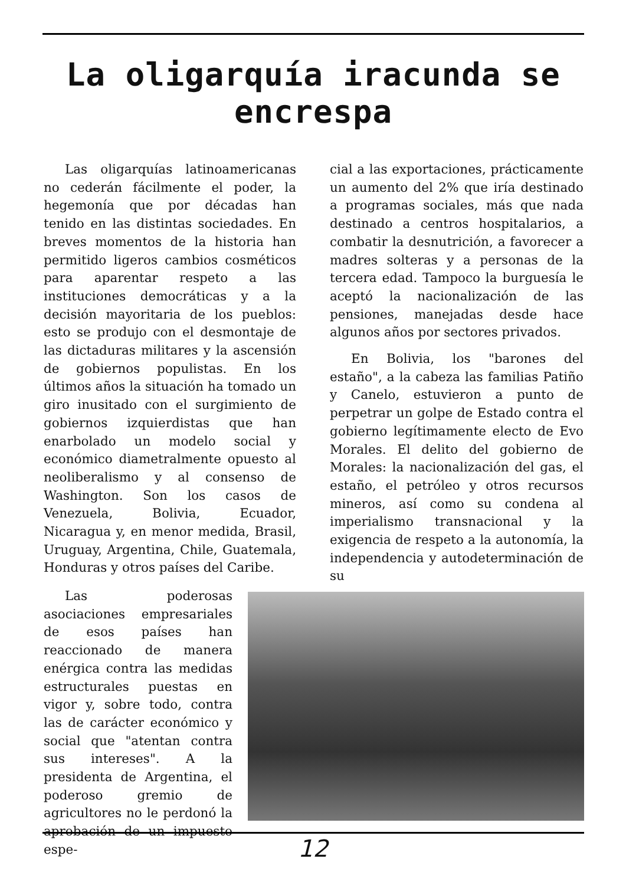La oligarquía iracunda se encrespa
Las oligarquías latinoamericanas no cederán fácilmente el poder, la hegemonía que por décadas han tenido en las distintas sociedades. En breves momentos de la historia han permitido ligeros cambios cosméticos para aparentar respeto a las instituciones democráticas y a la decisión mayoritaria de los pueblos: esto se produjo con el desmontaje de las dictaduras militares y la ascensión de gobiernos populistas. En los últimos años la situación ha tomado un giro inusitado con el surgimiento de gobiernos izquierdistas que han enarbolado un modelo social y económico diametralmente opuesto al neoliberalismo y al consenso de Washington. Son los casos de Venezuela, Bolivia, Ecuador, Nicaragua y, en menor medida, Brasil, Uruguay, Argentina, Chile, Guatemala, Honduras y otros países del Caribe.
Las poderosas asociaciones empresariales de esos países han reaccionado de manera enérgica contra las medidas estructurales puestas en vigor y, sobre todo, contra las de carácter económico y social que "atentan contra sus intereses". A la presidenta de Argentina, el poderoso gremio de agricultores no le perdonó la aprobación de un impuesto espe-
cial a las exportaciones, prácticamente un aumento del 2% que iría destinado a programas sociales, más que nada destinado a centros hospitalarios, a combatir la desnutrición, a favorecer a madres solteras y a personas de la tercera edad. Tampoco la burguesía le aceptó la nacionalización de las pensiones, manejadas desde hace algunos años por sectores privados.
En Bolivia, los "barones del estaño", a la cabeza las familias Patiño y Canelo, estuvieron a punto de perpetrar un golpe de Estado contra el gobierno legítimamente electo de Evo Morales. El delito del gobierno de Morales: la nacionalización del gas, el estaño, el petróleo y otros recursos mineros, así como su condena al imperialismo transnacional y la exigencia de respeto a la autonomía, la independencia y autodeterminación de su
12